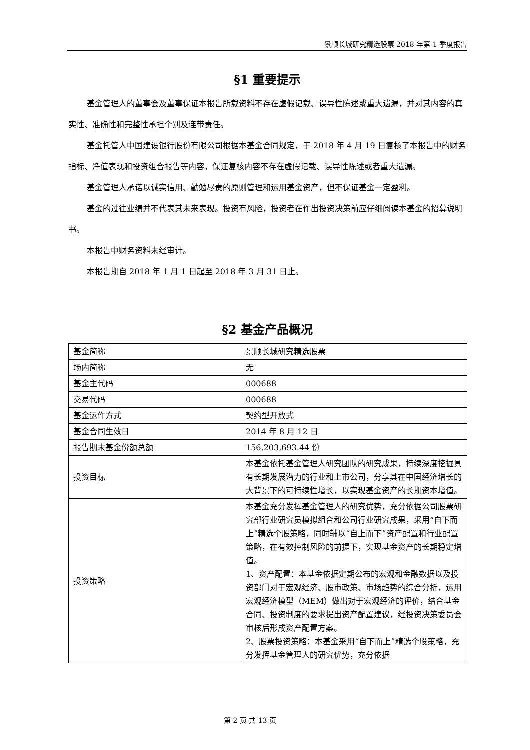景顺长城研究精选股票 2018 年第 1 季度报告
§1 重要提示
基金管理人的董事会及董事保证本报告所载资料不存在虚假记载、误导性陈述或重大遗漏，并对其内容的真实性、准确性和完整性承担个别及连带责任。
基金托管人中国建设银行股份有限公司根据本基金合同规定，于 2018 年 4 月 19 日复核了本报告中的财务指标、净值表现和投资组合报告等内容，保证复核内容不存在虚假记载、误导性陈述或者重大遗漏。
基金管理人承诺以诚实信用、勤勉尽责的原则管理和运用基金资产，但不保证基金一定盈利。
基金的过往业绩并不代表其未来表现。投资有风险，投资者在作出投资决策前应仔细阅读本基金的招募说明书。
本报告中财务资料未经审计。
本报告期自 2018 年 1 月 1 日起至 2018 年 3 月 31 日止。
§2 基金产品概况
| 基金简称 | 景顺长城研究精选股票 |
| 场内简称 | 无 |
| 基金主代码 | 000688 |
| 交易代码 | 000688 |
| 基金运作方式 | 契约型开放式 |
| 基金合同生效日 | 2014 年 8 月 12 日 |
| 报告期末基金份额总额 | 156,203,693.44 份 |
| 投资目标 | 本基金依托基金管理人研究团队的研究成果，持续深度挖掘具有长期发展潜力的行业和上市公司，分享其在中国经济增长的大背景下的可持续性增长，以实现基金资产的长期资本增值。 |
| 投资策略 | 本基金充分发挥基金管理人的研究优势，充分依据公司股票研究部行业研究员模拟组合和公司行业研究成果，采用“自下而上”精选个股策略，同时辅以“自上而下”资产配置和行业配置策略，在有效控制风险的前提下，实现基金资产的长期稳定增值。 1、资产配置：本基金依据定期公布的宏观和金融数据以及投资部门对于宏观经济、股市政策、市场趋势的综合分析，运用宏观经济模型（MEM）做出对于宏观经济的评价，结合基金合同、投资制度的要求提出资产配置建议，经投资决策委员会审核后形成资产配置方案。 2、股票投资策略：本基金采用“自下而上”精选个股策略，充分发挥基金管理人的研究优势，充分依据 |
第 2 页 共 13 页